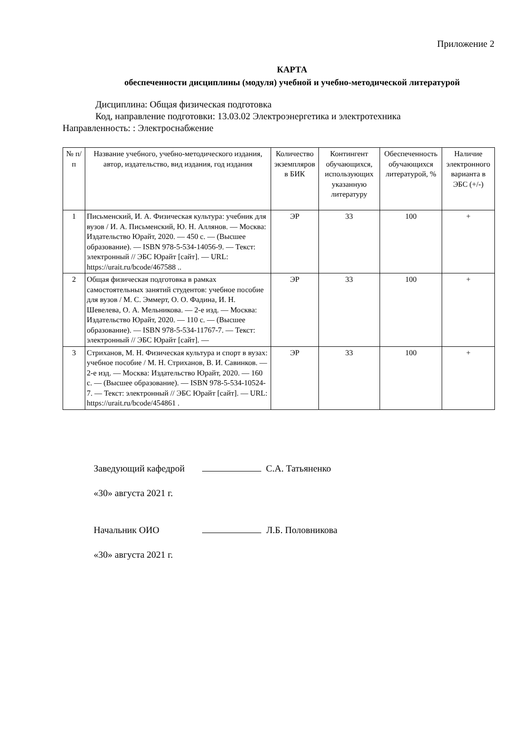Приложение 2
КАРТА
обеспеченности дисциплины (модуля) учебной и учебно-методической литературой
Дисциплина: Общая физическая подготовка
Код, направление подготовки: 13.03.02 Электроэнергетика и электротехника
Направленность: : Электроснабжение
| № п/п | Название учебного, учебно-методического издания, автор, издательство, вид издания, год издания | Количество экземпляров в БИК | Контингент обучающихся, использующих указанную литературу | Обеспеченность обучающихся литературой, % | Наличие электронного варианта в ЭБС (+/-) |
| --- | --- | --- | --- | --- | --- |
| 1 | Письменский, И. А. Физическая культура: учебник для вузов / И. А. Письменский, Ю. Н. Аллянов. — Москва: Издательство Юрайт, 2020. — 450 с. — (Высшее образование). — ISBN 978-5-534-14056-9. — Текст: электронный // ЭБС Юрайт [сайт]. — URL: https://urait.ru/bcode/467588 .. | ЭР | 33 | 100 | + |
| 2 | Общая физическая подготовка в рамках самостоятельных занятий студентов: учебное пособие для вузов / М. С. Эммерт, О. О. Фадина, И. Н. Шевелева, О. А. Мельникова. — 2-е изд. — Москва: Издательство Юрайт, 2020. — 110 с. — (Высшее образование). — ISBN 978-5-534-11767-7. — Текст: электронный // ЭБС Юрайт [сайт]. — | ЭР | 33 | 100 | + |
| 3 | Стриханов, М. Н. Физическая культура и спорт в вузах: учебное пособие / М. Н. Стриханов, В. И. Савинков. — 2-е изд. — Москва: Издательство Юрайт, 2020. — 160 с. — (Высшее образование). — ISBN 978-5-534-10524-7. — Текст: электронный // ЭБС Юрайт [сайт]. — URL: https://urait.ru/bcode/454861 . | ЭР | 33 | 100 | + |
Заведующий кафедрой С.А. Татьяненко
«30» августа 2021 г.
Начальник ОИО Л.Б. Половникова
«30» августа 2021 г.